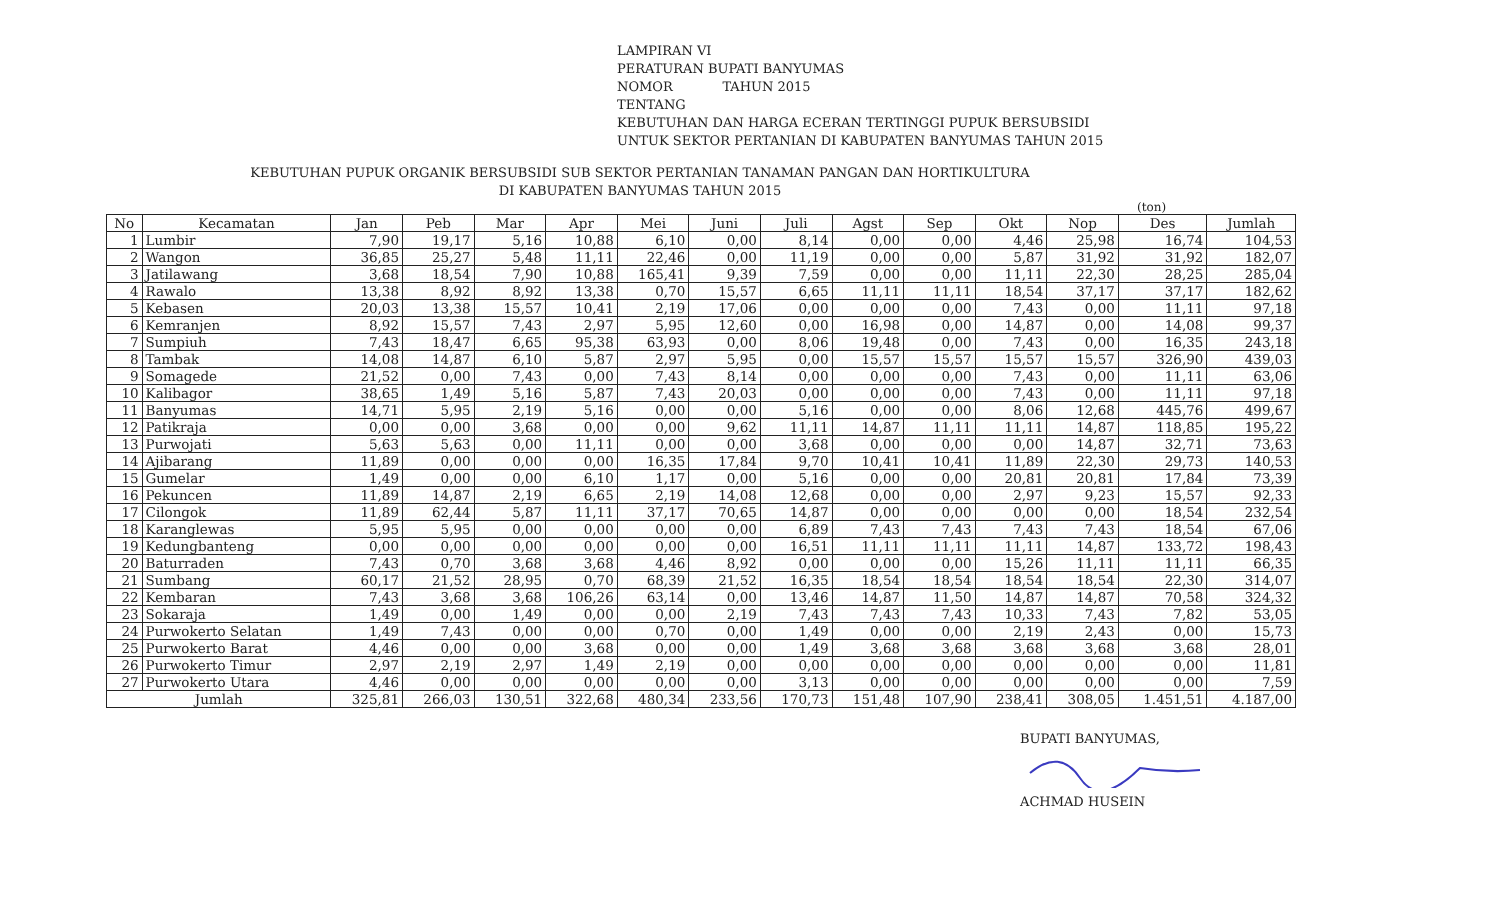LAMPIRAN VI
PERATURAN BUPATI BANYUMAS
NOMOR TAHUN 2015
TENTANG
KEBUTUHAN DAN HARGA ECERAN TERTINGGI PUPUK BERSUBSIDI
UNTUK SEKTOR PERTANIAN DI KABUPATEN BANYUMAS TAHUN 2015
KEBUTUHAN PUPUK ORGANIK BERSUBSIDI SUB SEKTOR PERTANIAN TANAMAN PANGAN DAN HORTIKULTURA
DI KABUPATEN BANYUMAS TAHUN 2015
(ton)
| No | Kecamatan | Jan | Peb | Mar | Apr | Mei | Juni | Juli | Agst | Sep | Okt | Nop | Des | Jumlah |
| --- | --- | --- | --- | --- | --- | --- | --- | --- | --- | --- | --- | --- | --- | --- |
| 1 | Lumbir | 7,90 | 19,17 | 5,16 | 10,88 | 6,10 | 0,00 | 8,14 | 0,00 | 0,00 | 4,46 | 25,98 | 16,74 | 104,53 |
| 2 | Wangon | 36,85 | 25,27 | 5,48 | 11,11 | 22,46 | 0,00 | 11,19 | 0,00 | 0,00 | 5,87 | 31,92 | 31,92 | 182,07 |
| 3 | Jatilawang | 3,68 | 18,54 | 7,90 | 10,88 | 165,41 | 9,39 | 7,59 | 0,00 | 0,00 | 11,11 | 22,30 | 28,25 | 285,04 |
| 4 | Rawalo | 13,38 | 8,92 | 8,92 | 13,38 | 0,70 | 15,57 | 6,65 | 11,11 | 11,11 | 18,54 | 37,17 | 37,17 | 182,62 |
| 5 | Kebasen | 20,03 | 13,38 | 15,57 | 10,41 | 2,19 | 17,06 | 0,00 | 0,00 | 0,00 | 7,43 | 0,00 | 11,11 | 97,18 |
| 6 | Kemranjen | 8,92 | 15,57 | 7,43 | 2,97 | 5,95 | 12,60 | 0,00 | 16,98 | 0,00 | 14,87 | 0,00 | 14,08 | 99,37 |
| 7 | Sumpiuh | 7,43 | 18,47 | 6,65 | 95,38 | 63,93 | 0,00 | 8,06 | 19,48 | 0,00 | 7,43 | 0,00 | 16,35 | 243,18 |
| 8 | Tambak | 14,08 | 14,87 | 6,10 | 5,87 | 2,97 | 5,95 | 0,00 | 15,57 | 15,57 | 15,57 | 15,57 | 326,90 | 439,03 |
| 9 | Somagede | 21,52 | 0,00 | 7,43 | 0,00 | 7,43 | 8,14 | 0,00 | 0,00 | 0,00 | 7,43 | 0,00 | 11,11 | 63,06 |
| 10 | Kalibagor | 38,65 | 1,49 | 5,16 | 5,87 | 7,43 | 20,03 | 0,00 | 0,00 | 0,00 | 7,43 | 0,00 | 11,11 | 97,18 |
| 11 | Banyumas | 14,71 | 5,95 | 2,19 | 5,16 | 0,00 | 0,00 | 5,16 | 0,00 | 0,00 | 8,06 | 12,68 | 445,76 | 499,67 |
| 12 | Patikraja | 0,00 | 0,00 | 3,68 | 0,00 | 0,00 | 9,62 | 11,11 | 14,87 | 11,11 | 11,11 | 14,87 | 118,85 | 195,22 |
| 13 | Purwojati | 5,63 | 5,63 | 0,00 | 11,11 | 0,00 | 0,00 | 3,68 | 0,00 | 0,00 | 0,00 | 14,87 | 32,71 | 73,63 |
| 14 | Ajibarang | 11,89 | 0,00 | 0,00 | 0,00 | 16,35 | 17,84 | 9,70 | 10,41 | 10,41 | 11,89 | 22,30 | 29,73 | 140,53 |
| 15 | Gumelar | 1,49 | 0,00 | 0,00 | 6,10 | 1,17 | 0,00 | 5,16 | 0,00 | 0,00 | 20,81 | 20,81 | 17,84 | 73,39 |
| 16 | Pekuncen | 11,89 | 14,87 | 2,19 | 6,65 | 2,19 | 14,08 | 12,68 | 0,00 | 0,00 | 2,97 | 9,23 | 15,57 | 92,33 |
| 17 | Cilongok | 11,89 | 62,44 | 5,87 | 11,11 | 37,17 | 70,65 | 14,87 | 0,00 | 0,00 | 0,00 | 0,00 | 18,54 | 232,54 |
| 18 | Karanglewas | 5,95 | 5,95 | 0,00 | 0,00 | 0,00 | 0,00 | 6,89 | 7,43 | 7,43 | 7,43 | 7,43 | 18,54 | 67,06 |
| 19 | Kedungbanteng | 0,00 | 0,00 | 0,00 | 0,00 | 0,00 | 0,00 | 16,51 | 11,11 | 11,11 | 11,11 | 14,87 | 133,72 | 198,43 |
| 20 | Baturraden | 7,43 | 0,70 | 3,68 | 3,68 | 4,46 | 8,92 | 0,00 | 0,00 | 0,00 | 15,26 | 11,11 | 11,11 | 66,35 |
| 21 | Sumbang | 60,17 | 21,52 | 28,95 | 0,70 | 68,39 | 21,52 | 16,35 | 18,54 | 18,54 | 18,54 | 18,54 | 22,30 | 314,07 |
| 22 | Kembaran | 7,43 | 3,68 | 3,68 | 106,26 | 63,14 | 0,00 | 13,46 | 14,87 | 11,50 | 14,87 | 14,87 | 70,58 | 324,32 |
| 23 | Sokaraja | 1,49 | 0,00 | 1,49 | 0,00 | 0,00 | 2,19 | 7,43 | 7,43 | 7,43 | 10,33 | 7,43 | 7,82 | 53,05 |
| 24 | Purwokerto Selatan | 1,49 | 7,43 | 0,00 | 0,00 | 0,70 | 0,00 | 1,49 | 0,00 | 0,00 | 2,19 | 2,43 | 0,00 | 15,73 |
| 25 | Purwokerto Barat | 4,46 | 0,00 | 0,00 | 3,68 | 0,00 | 0,00 | 1,49 | 3,68 | 3,68 | 3,68 | 3,68 | 3,68 | 28,01 |
| 26 | Purwokerto Timur | 2,97 | 2,19 | 2,97 | 1,49 | 2,19 | 0,00 | 0,00 | 0,00 | 0,00 | 0,00 | 0,00 | 0,00 | 11,81 |
| 27 | Purwokerto Utara | 4,46 | 0,00 | 0,00 | 0,00 | 0,00 | 0,00 | 3,13 | 0,00 | 0,00 | 0,00 | 0,00 | 0,00 | 7,59 |
| Jumlah | | 325,81 | 266,03 | 130,51 | 322,68 | 480,34 | 233,56 | 170,73 | 151,48 | 107,90 | 238,41 | 308,05 | 1.451,51 | 4.187,00 |
BUPATI BANYUMAS,
ACHMAD HUSEIN